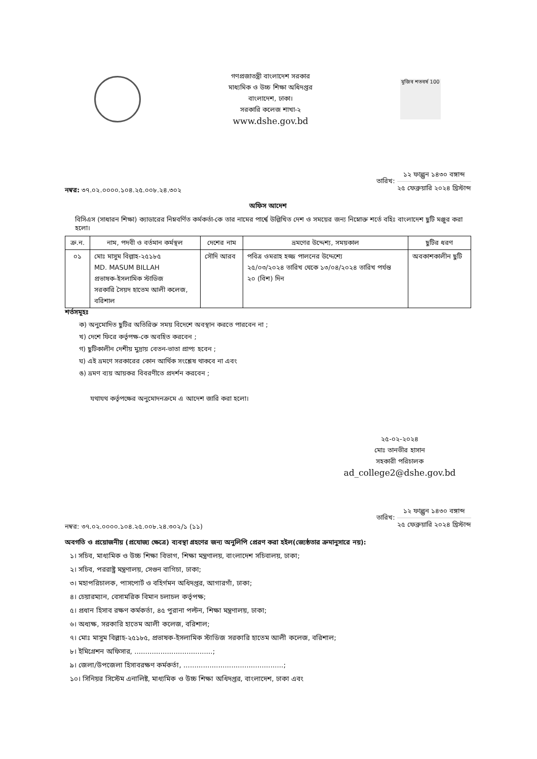গণপ্রজাতন্ত্রী বাংলাদেশ সরকার
মাধ্যমিক ও উচ্চ শিক্ষা অধিদপ্তর
বাংলাদেশ, ঢাকা।
সরকারি কলেজ শাখা-২
www.dshe.gov.bd
মুজিব শতবর্ষ 100
নম্বর: ৩৭.০২.০০০০.১০৪.২৫.০০৮.২৪.৩০২
তারিখ:
১২ ফাল্গুন ১৪৩০ বঙ্গাব্দ
২৫ ফেব্রুয়ারি ২০২৪ খ্রিস্টাব্দ
অফিস আদেশ
বিসিএস (সাধারন শিক্ষা) ক্যাডারের নিম্নবর্ণিত কর্মকর্তা-কে তার নামের পার্শ্বে উল্লিখিত দেশ ও সময়ের জন্য নিম্নোক্ত শর্তে বহিঃ বাংলাদেশ ছুটি মঞ্জুর করা হলো।
| ক্র.ন. | নাম, পদবী ও বর্তমান কর্মস্থল | দেশের নাম | ভ্রমণের উদ্দেশ্য, সময়কাল | ছুটির ধরণ |
| --- | --- | --- | --- | --- |
| ০১ | মোঃ মাসুম বিল্লাহ-২৫১৮৫ MD. MASUM BILLAH প্রভাষক-ইসলামিক স্টাডিজ সরকারি সৈয়দ হাতেম আলী কলেজ, বরিশাল | সৌদি আরব | পবিত্র ওমরাহ হজ্জ পালনের উদ্দেশ্যে ২৫/০৩/২০২৪ তারিখ থেকে ১৩/০৪/২০২৪ তারিখ পর্যন্ত ২০ (বিশ) দিন | অবকাশকালীন ছুটি |
শর্তসমূহঃ
ক) অনুমোদিত ছুটির অতিরিক্ত সময় বিদেশে অবস্থান করতে পারবেন না ;
খ) দেশে ফিরে কর্তৃপক্ষ-কে অবহিত করবেন ;
গ) ছুটিকালীন দেশীয় মুদ্রায় বেতন-ভাতা প্রাপ্য হবেন ;
ঘ) এই ভ্রমণে সরকারের কোন আর্থিক সংশ্লেষ থাকবে না এবং
ঙ) ভ্রমণ ব্যয় আয়কর বিবরণীতে প্রদর্শন করবেন ;
যথাযথ কর্তৃপক্ষের অনুমোদনক্রমে এ আদেশ জারি করা হলো।
২৫-০২-২০২৪
মোঃ তানভীর হাসান
সহকারী পরিচালক
ad_college2@dshe.gov.bd
নম্বর: ৩৭.০২.০০০০.১০৪.২৫.০০৮.২৪.৩০২/১ (১১)
তারিখ:
১২ ফাল্গুন ১৪৩০ বঙ্গাব্দ
২৫ ফেব্রুয়ারি ২০২৪ খ্রিস্টাব্দ
অবগতি ও প্রয়োজনীয় (প্রযোজ্য ক্ষেত্রে) ব্যবস্থা গ্রহণের জন্য অনুলিপি প্রেরণ করা হইল(জ্যেষ্ঠতার ক্রমানুসারে নয়):
১। সচিব, মাধ্যমিক ও উচ্চ শিক্ষা বিভাগ, শিক্ষা মন্ত্রণালয়, বাংলাদেশ সচিবালয়, ঢাকা;
২। সচিব, পররাষ্ট্র মন্ত্রণালয়, সেগুন বাগিচা, ঢাকা;
৩। মহাপরিচালক, পাসপোর্ট ও বহির্গমন অধিদপ্তর, আগারগাঁ, ঢাকা;
৪। চেয়ারম্যান, বেসামরিক বিমান চলাচল কর্তৃপক্ষ;
৫। প্রধান হিসাব রক্ষণ কর্মকর্তা, ৪৫ পুরানা পল্টন, শিক্ষা মন্ত্রণালয়, ঢাকা;
৬। অধ্যক্ষ, সরকারি হাতেম আলী কলেজ, বরিশাল;
৭। মোঃ মাসুম বিল্লাহ-২৫১৮৫, প্রভাষক-ইসলামিক স্টাডিজ সরকারি হাতেম আলী কলেজ, বরিশাল;
৮। ইমিগ্রেশন অফিসার, ....................................;
৯। জেলা/উপজেলা হিসাবরক্ষণ কর্মকর্তা, ..............................................;
১০। সিনিয়র সিস্টেম এনালিষ্ট, মাধ্যমিক ও উচ্চ শিক্ষা অধিদপ্তর, বাংলাদেশ, ঢাকা এবং